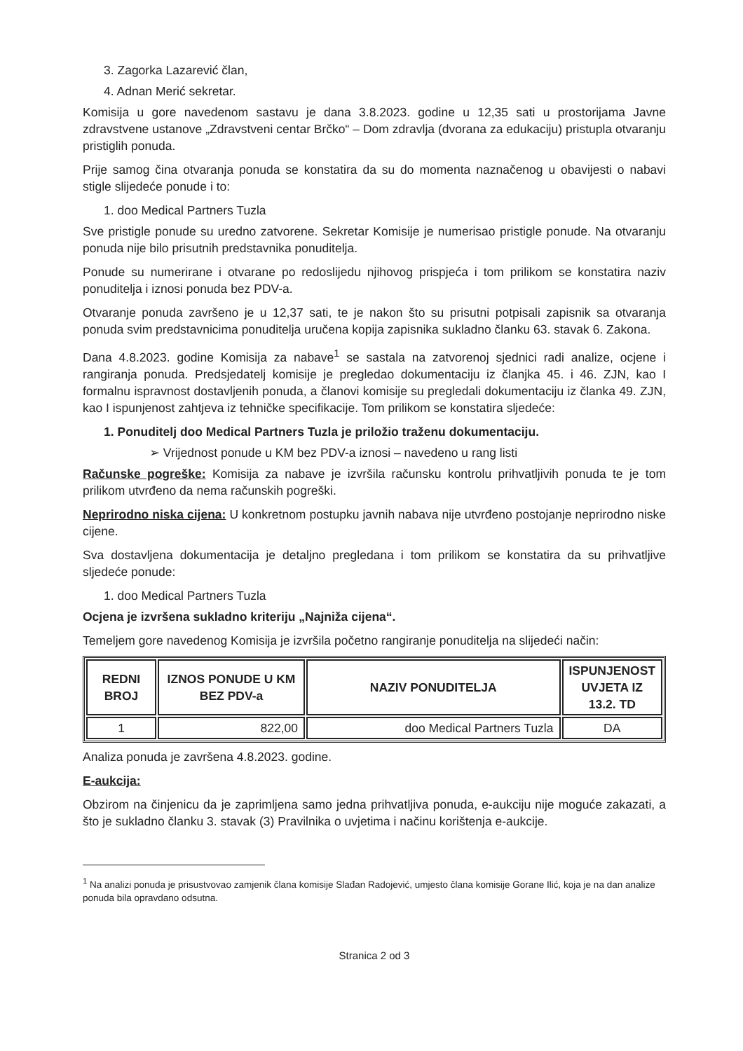3. Zagorka Lazarević član,
4. Adnan Merić sekretar.
Komisija u gore navedenom sastavu je dana 3.8.2023. godine u 12,35 sati u prostorijama Javne zdravstvene ustanove „Zdravstveni centar Brčko“ – Dom zdravlja (dvorana za edukaciju) pristupla otvaranju pristiglih ponuda.
Prije samog čina otvaranja ponuda se konstatira da su do momenta naznačenog u obavijesti o nabavi stigle slijedeće ponude i to:
1. doo Medical Partners Tuzla
Sve pristigle ponude su uredno zatvorene. Sekretar Komisije je numerisao pristigle ponude. Na otvaranju ponuda nije bilo prisutnih predstavnika ponuditelja.
Ponude su numerirane i otvarane po redoslijedu njihovog prispjeća i tom prilikom se konstatira naziv ponuditelja i iznosi ponuda bez PDV-a.
Otvaranje ponuda završeno je u 12,37 sati, te je nakon što su prisutni potpisali zapisnik sa otvaranja ponuda svim predstavnicima ponuditelja uručena kopija zapisnika sukladno članku 63. stavak 6. Zakona.
Dana 4.8.2023. godine Komisija za nabave<sup>1</sup> se sastala na zatvorenoj sjednici radi analize, ocjene i rangiranja ponuda. Predsjedatelj komisije je pregledao dokumentaciju iz članjka 45. i 46. ZJN, kao I formalnu ispravnost dostavljenih ponuda, a članovi komisije su pregledali dokumentaciju iz članka 49. ZJN, kao I ispunjenost zahtjeva iz tehničke specifikacije. Tom prilikom se konstatira sljedeće:
1. Ponuditelj doo Medical Partners Tuzla je priložio traženu dokumentaciju.
➢ Vrijednost ponude u KM bez PDV-a iznosi – navedeno u rang listi
Računske pogreške: Komisija za nabave je izvršila računsku kontrolu prihvatljivih ponuda te je tom prilikom utvrđeno da nema računskih pogreški.
Neprirodno niska cijena: U konkretnom postupku javnih nabava nije utvrđeno postojanje neprirodno niske cijene.
Sva dostavljena dokumentacija je detaljno pregledana i tom prilikom se konstatira da su prihvatljive sljedeće ponude:
1. doo Medical Partners Tuzla
Ocjena je izvršena sukladno kriteriju „Najniža cijena“.
Temeljem gore navedenog Komisija je izvršila početno rangiranje ponuditelja na slijedeći način:
| REDNI BROJ | IZNOS PONUDE U KM BEZ PDV-a | NAZIV PONUDITELJA | ISPUNJENOST UVJETA IZ 13.2. TD |
| --- | --- | --- | --- |
| 1 | 822,00 | doo Medical Partners Tuzla | DA |
Analiza ponuda je završena 4.8.2023. godine.
E-aukcija:
Obzirom na činjenicu da je zaprimljena samo jedna prihvatljiva ponuda, e-aukciju nije moguće zakazati, a što je sukladno članku 3. stavak (3) Pravilnika o uvjetima i načinu korištenja e-aukcije.
<sup>1</sup> Na analizi ponuda je prisustvovao zamjenik člana komisije Slađan Radojević, umjesto člana komisije Gorane Ilić, koja je na dan analize ponuda bila opravdano odsutna.
Stranica 2 od 3